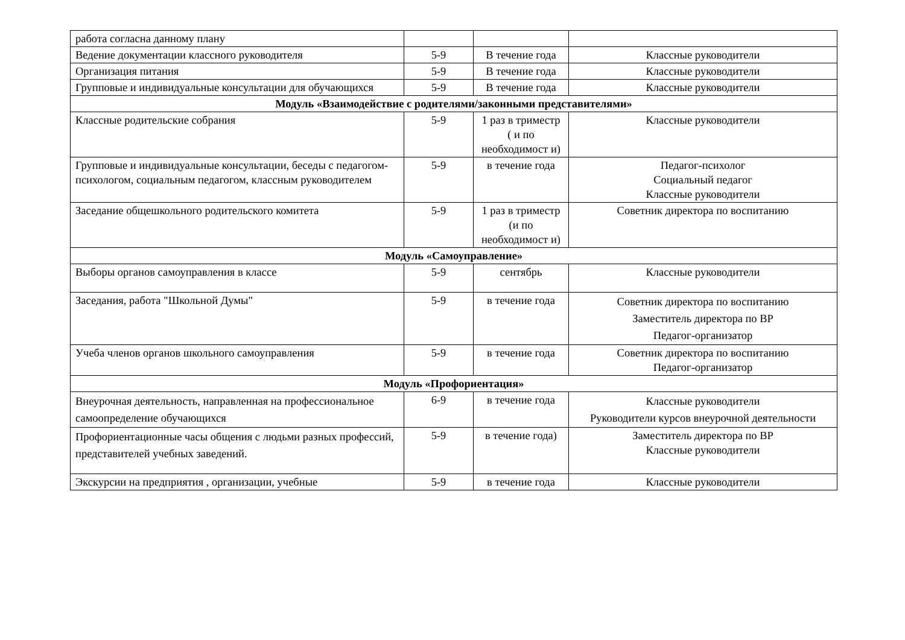| работа согласна данному плану | | | |
| Ведение документации классного руководителя | 5-9 | В течение года | Классные руководители |
| Организация питания | 5-9 | В течение года | Классные руководители |
| Групповые и индивидуальные консультации для обучающихся | 5-9 | В течение года | Классные руководители |
| Модуль «Взаимодействие с родителями/законными представителями» | | | |
| Классные родительские собрания | 5-9 | 1 раз в триместр ( и по необходимост и) | Классные руководители |
| Групповые и индивидуальные консультации, беседы с педагогом-психологом, социальным педагогом, классным руководителем | 5-9 | в течение года | Педагог-психолог Социальный педагог Классные руководители |
| Заседание общешкольного родительского комитета | 5-9 | 1 раз в триместр (и по необходимост и) | Советник директора по воспитанию |
| Модуль «Самоуправление» | | | |
| Выборы органов самоуправления в классе | 5-9 | сентябрь | Классные руководители |
| Заседания, работа "Школьной Думы" | 5-9 | в течение года | Советник директора по воспитанию Заместитель директора по ВР Педагог-организатор |
| Учеба членов органов школьного самоуправления | 5-9 | в течение года | Советник директора по воспитанию Педагог-организатор |
| Модуль «Профориентация» | | | |
| Внеурочная деятельность, направленная на профессиональное самоопределение обучающихся | 6-9 | в течение года | Классные руководители Руководители курсов внеурочной деятельности |
| Профориентационные часы общения с людьми разных профессий, представителей учебных заведений. | 5-9 | в течение года) | Заместитель директора по ВР Классные руководители |
| Экскурсии на предприятия , организации, учебные | 5-9 | в течение года | Классные руководители |